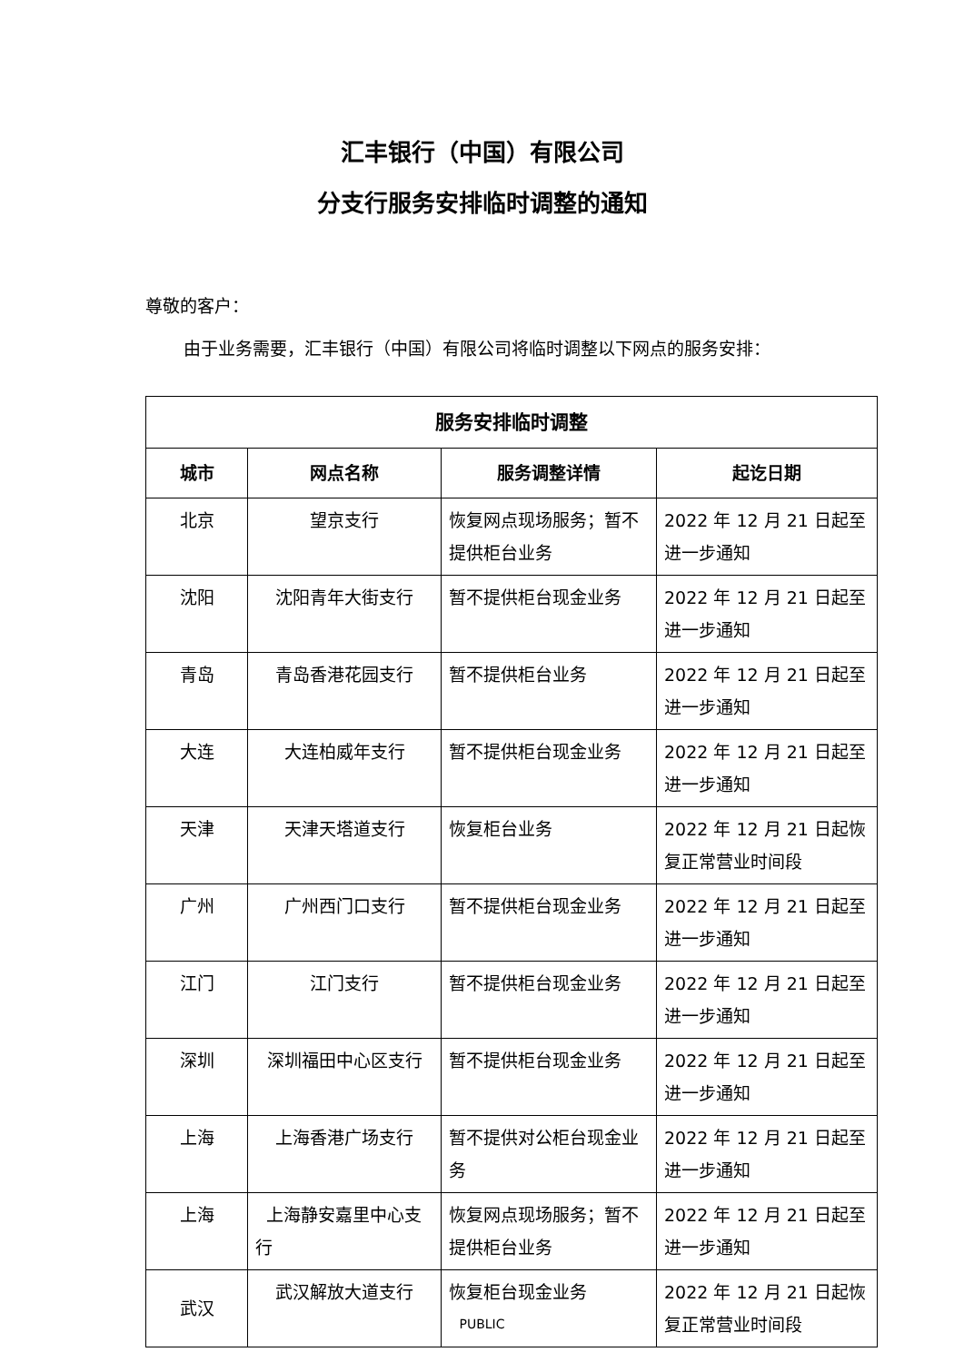汇丰银行（中国）有限公司
分支行服务安排临时调整的通知
尊敬的客户：
由于业务需要，汇丰银行（中国）有限公司将临时调整以下网点的服务安排：
| 服务安排临时调整 | | | |
| --- | --- | --- | --- |
| 城市 | 网点名称 | 服务调整详情 | 起讫日期 |
| 北京 | 望京支行 | 恢复网点现场服务；暂不提供柜台业务 | 2022 年 12 月 21 日起至进一步通知 |
| 沈阳 | 沈阳青年大街支行 | 暂不提供柜台现金业务 | 2022 年 12 月 21 日起至进一步通知 |
| 青岛 | 青岛香港花园支行 | 暂不提供柜台业务 | 2022 年 12 月 21 日起至进一步通知 |
| 大连 | 大连柏威年支行 | 暂不提供柜台现金业务 | 2022 年 12 月 21 日起至进一步通知 |
| 天津 | 天津天塔道支行 | 恢复柜台业务 | 2022 年 12 月 21 日起恢复正常营业时间段 |
| 广州 | 广州西门口支行 | 暂不提供柜台现金业务 | 2022 年 12 月 21 日起至进一步通知 |
| 江门 | 江门支行 | 暂不提供柜台现金业务 | 2022 年 12 月 21 日起至进一步通知 |
| 深圳 | 深圳福田中心区支行 | 暂不提供柜台现金业务 | 2022 年 12 月 21 日起至进一步通知 |
| 上海 | 上海香港广场支行 | 暂不提供对公柜台现金业务 | 2022 年 12 月 21 日起至进一步通知 |
| 上海 | 上海静安嘉里中心支行 | 恢复网点现场服务；暂不提供柜台业务 | 2022 年 12 月 21 日起至进一步通知 |
| 武汉 | 武汉解放大道支行 | 恢复柜台现金业务 | 2022 年 12 月 21 日起恢复正常营业时间段 |
PUBLIC